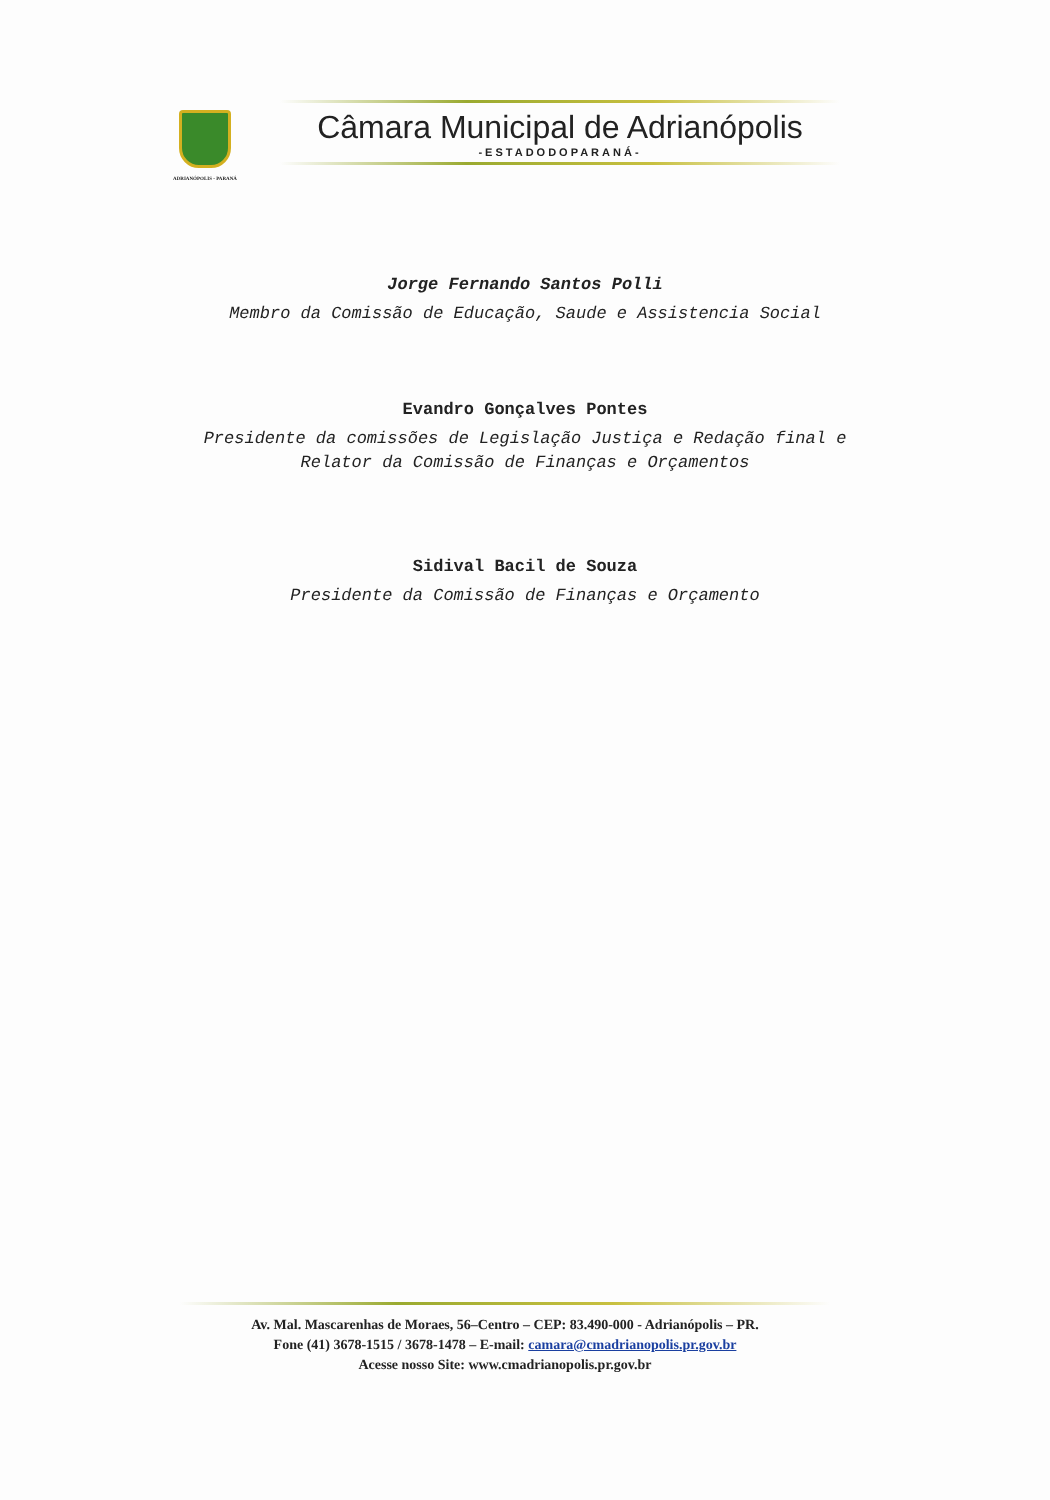ADRIANÓPOLIS - PARANÁ
Câmara Municipal de Adrianópolis
-ESTADODOPARANÁ-
Jorge Fernando Santos Polli
Membro da Comissão de Educação, Saude e Assistencia Social
Evandro Gonçalves Pontes
Presidente da comissões de Legislação Justiça e Redação final e
Relator da Comissão de Finanças e Orçamentos
Sidival Bacil de Souza
Presidente da Comissão de Finanças e Orçamento
Av. Mal. Mascarenhas de Moraes, 56–Centro – CEP: 83.490-000 - Adrianópolis – PR.
Fone (41) 3678-1515 / 3678-1478 – E-mail: camara@cmadrianopolis.pr.gov.br
Acesse nosso Site: www.cmadrianopolis.pr.gov.br